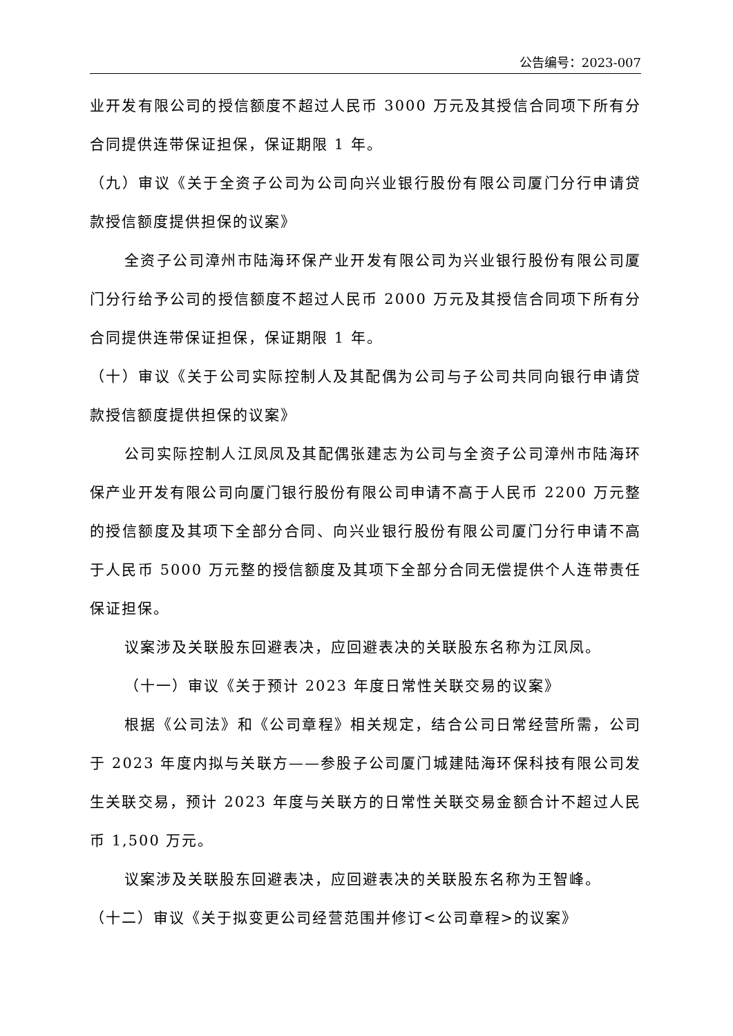公告编号：2023-007
业开发有限公司的授信额度不超过人民币 3000 万元及其授信合同项下所有分合同提供连带保证担保，保证期限 1 年。
（九）审议《关于全资子公司为公司向兴业银行股份有限公司厦门分行申请贷款授信额度提供担保的议案》
全资子公司漳州市陆海环保产业开发有限公司为兴业银行股份有限公司厦门分行给予公司的授信额度不超过人民币 2000 万元及其授信合同项下所有分合同提供连带保证担保，保证期限 1 年。
（十）审议《关于公司实际控制人及其配偶为公司与子公司共同向银行申请贷款授信额度提供担保的议案》
公司实际控制人江凤凤及其配偶张建志为公司与全资子公司漳州市陆海环保产业开发有限公司向厦门银行股份有限公司申请不高于人民币 2200 万元整的授信额度及其项下全部分合同、向兴业银行股份有限公司厦门分行申请不高于人民币 5000 万元整的授信额度及其项下全部分合同无偿提供个人连带责任保证担保。
议案涉及关联股东回避表决，应回避表决的关联股东名称为江凤凤。
（十一）审议《关于预计 2023 年度日常性关联交易的议案》
根据《公司法》和《公司章程》相关规定，结合公司日常经营所需，公司于 2023 年度内拟与关联方——参股子公司厦门城建陆海环保科技有限公司发生关联交易，预计 2023 年度与关联方的日常性关联交易金额合计不超过人民币 1,500 万元。
议案涉及关联股东回避表决，应回避表决的关联股东名称为王智峰。
（十二）审议《关于拟变更公司经营范围并修订<公司章程>的议案》